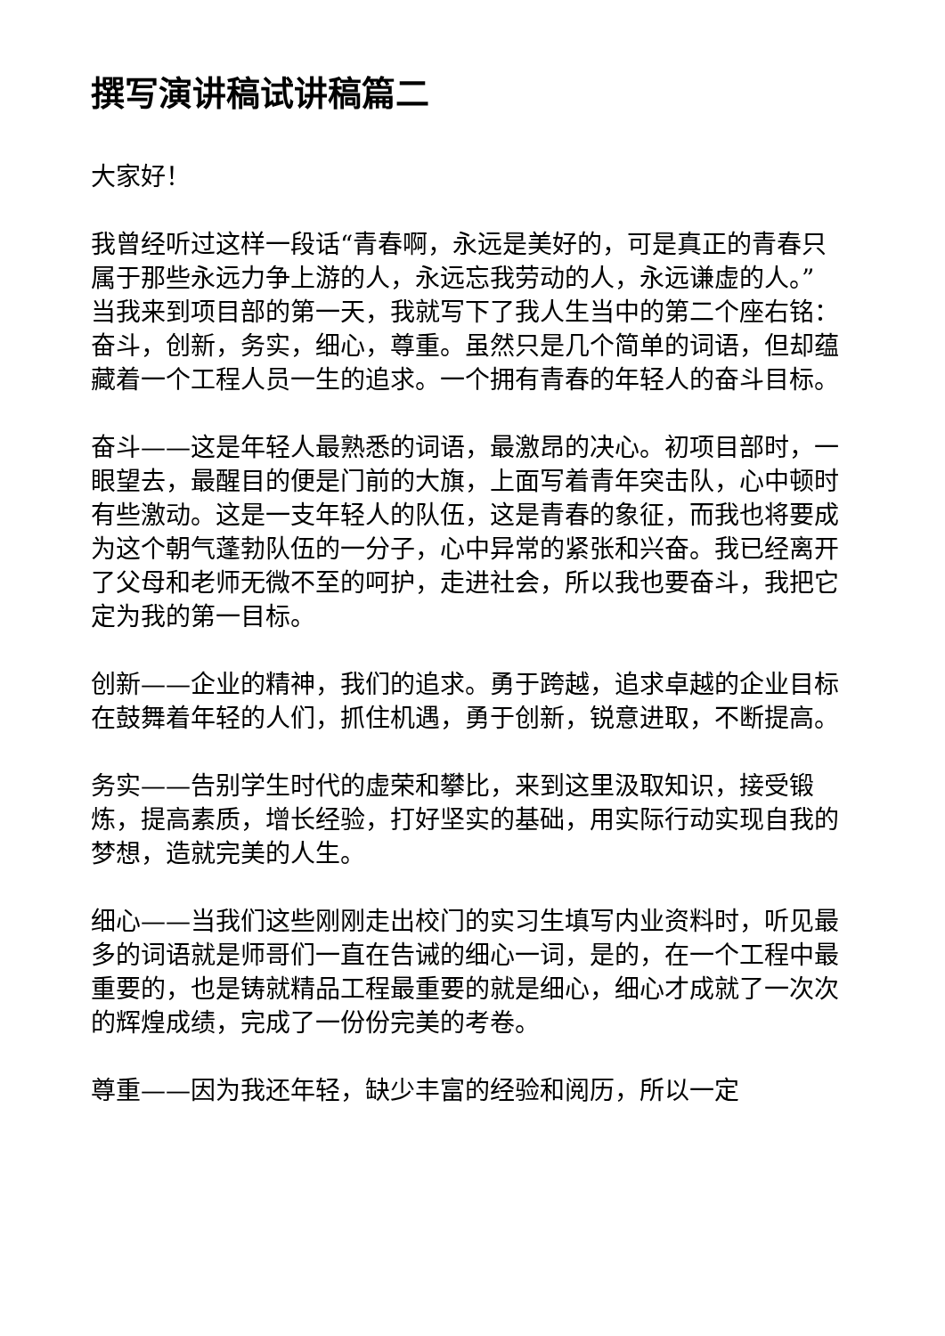撰写演讲稿试讲稿篇二
大家好！
我曾经听过这样一段话“青春啊，永远是美好的，可是真正的青春只属于那些永远力争上游的人，永远忘我劳动的人，永远谦虚的人。”当我来到项目部的第一天，我就写下了我人生当中的第二个座右铭：奋斗，创新，务实，细心，尊重。虽然只是几个简单的词语，但却蕴藏着一个工程人员一生的追求。一个拥有青春的年轻人的奋斗目标。
奋斗——这是年轻人最熟悉的词语，最激昂的决心。初项目部时，一眼望去，最醒目的便是门前的大旗，上面写着青年突击队，心中顿时有些激动。这是一支年轻人的队伍，这是青春的象征，而我也将要成为这个朝气蓬勃队伍的一分子，心中异常的紧张和兴奋。我已经离开了父母和老师无微不至的呵护，走进社会，所以我也要奋斗，我把它定为我的第一目标。
创新——企业的精神，我们的追求。勇于跨越，追求卓越的企业目标在鼓舞着年轻的人们，抓住机遇，勇于创新，锐意进取，不断提高。
务实——告别学生时代的虚荣和攀比，来到这里汲取知识，接受锻炼，提高素质，增长经验，打好坚实的基础，用实际行动实现自我的梦想，造就完美的人生。
细心——当我们这些刚刚走出校门的实习生填写内业资料时，听见最多的词语就是师哥们一直在告诫的细心一词，是的，在一个工程中最重要的，也是铸就精品工程最重要的就是细心，细心才成就了一次次的辉煌成绩，完成了一份份完美的考卷。
尊重——因为我还年轻，缺少丰富的经验和阅历，所以一定